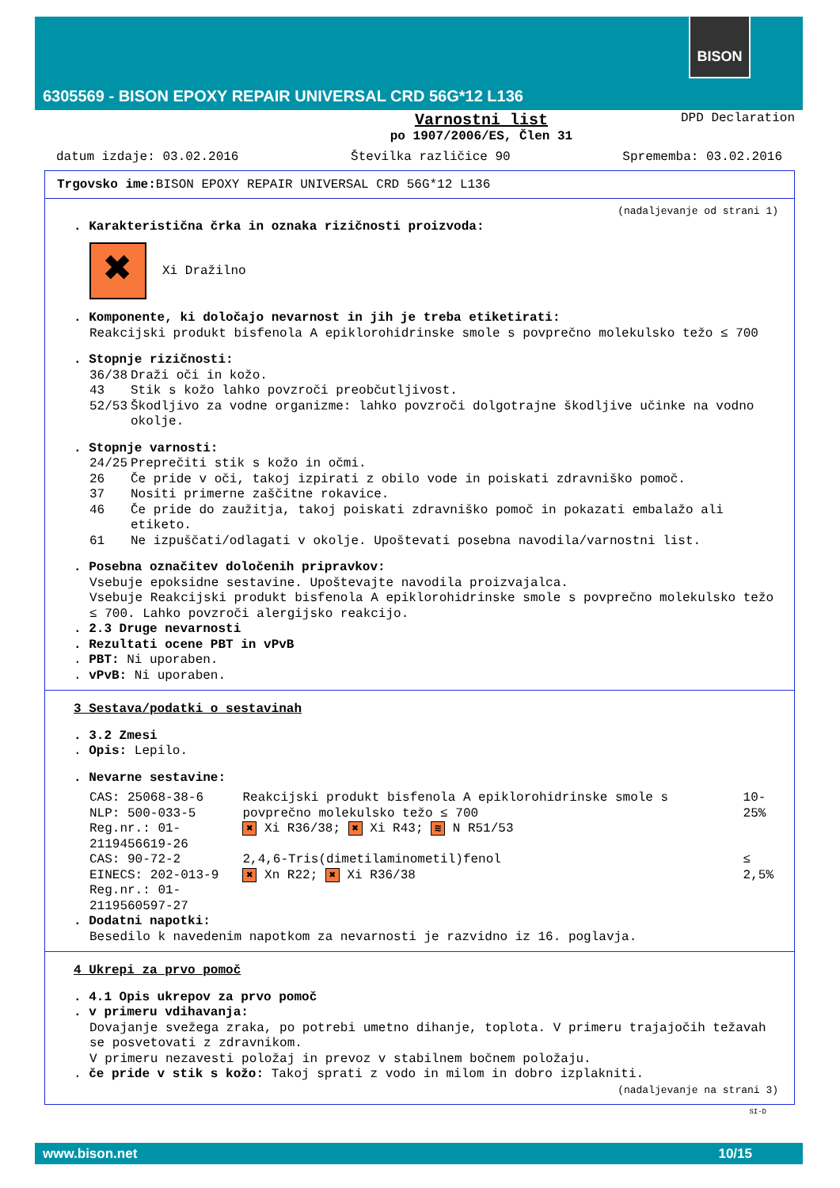6305569 - BISON EPOXY REPAIR UNIVERSAL CRD 56G*12 L136
BISON
Varnostni list
po 1907/2006/ES, Člen 31
DPD Declaration
datum izdaje: 03.02.2016 Številka različice 90 Sprememba: 03.02.2016
Trgovsko ime: BISON EPOXY REPAIR UNIVERSAL CRD 56G*12 L136
(nadaljevanje od strani 1)
. Karakteristična črka in oznaka rizičnosti proizvoda:
✖
Xi Dražilno
. Komponente, ki določajo nevarnost in jih je treba etiketirati:
Reakcijski produkt bisfenola A epiklorohidrinske smole s povprečno molekulsko težo ≤ 700
. Stopnje rizičnosti:
| 36/38 | Draži oči in kožo. |
| 43 | Stik s kožo lahko povzroči preobčutljivost. |
| 52/53 | Škodljivo za vodne organizme: lahko povzroči dolgotrajne škodljive učinke na vodno okolje. |
. Stopnje varnosti:
| 24/25 | Preprečiti stik s kožo in očmi. |
| 26 | Če pride v oči, takoj izpirati z obilo vode in poiskati zdravniško pomoč. |
| 37 | Nositi primerne zaščitne rokavice. |
| 46 | Če pride do zaužitja, takoj poiskati zdravniško pomoč in pokazati embalažo ali etiketo. |
| 61 | Ne izpuščati/odlagati v okolje. Upoštevati posebna navodila/varnostni list. |
. Posebna označitev določenih pripravkov:
Vsebuje epoksidne sestavine. Upoštevajte navodila proizvajalca.
Vsebuje Reakcijski produkt bisfenola A epiklorohidrinske smole s povprečno molekulsko težo ≤ 700. Lahko povzroči alergijsko reakcijo.
. 2.3 Druge nevarnosti
. Rezultati ocene PBT in vPvB
. PBT: Ni uporaben.
. vPvB: Ni uporaben.
3 Sestava/podatki o sestavinah
. 3.2 Zmesi
. Opis: Lepilo.
. Nevarne sestavine:
| CAS: 25068-38-6 NLP: 500-033-5 Reg.nr.: 01-2119456619-26 | Reakcijski produkt bisfenola A epiklorohidrinske smole s povprečno molekulsko težo ≤ 700 ✖ Xi R36/38; ✖ Xi R43; ≋ N R51/53 | 10-25% |
| CAS: 90-72-2 EINECS: 202-013-9 Reg.nr.: 01-2119560597-27 | 2,4,6-Tris(dimetilaminometil)fenol ✖ Xn R22; ✖ Xi R36/38 | ≤ 2,5% |
. Dodatni napotki:
Besedilo k navedenim napotkom za nevarnosti je razvidno iz 16. poglavja.
4 Ukrepi za prvo pomoč
. 4.1 Opis ukrepov za prvo pomoč
. v primeru vdihavanja:
Dovajanje svežega zraka, po potrebi umetno dihanje, toplota. V primeru trajajočih težavah se posvetovati z zdravnikom.
V primeru nezavesti položaj in prevoz v stabilnem bočnem položaju.
. če pride v stik s kožo: Takoj sprati z vodo in milom in dobro izplakniti.
(nadaljevanje na strani 3)
SI-D
www.bison.net 10/15